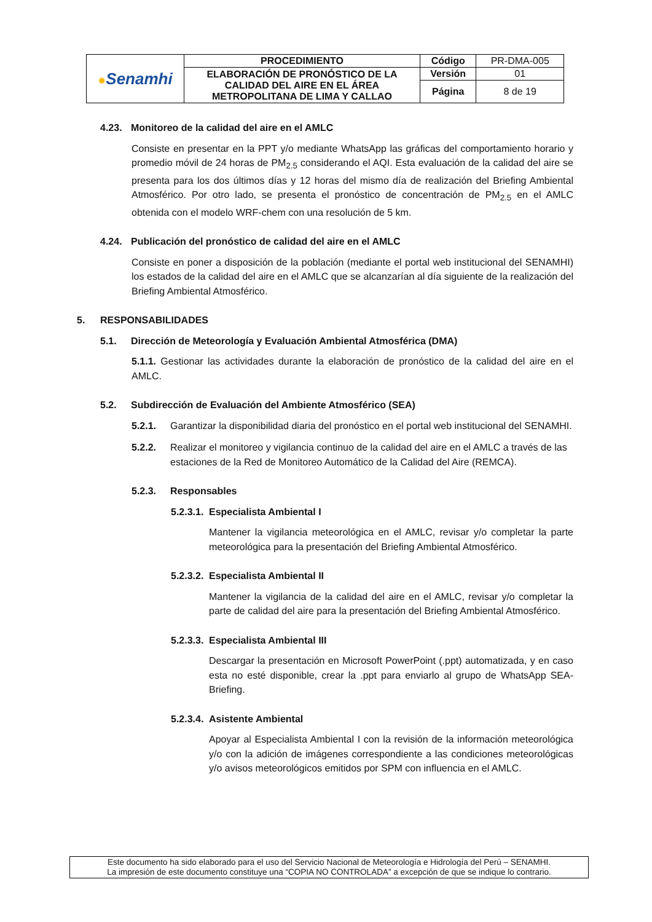| ✹ Senamhi | PROCEDIMIENTO | Código | PR-DMA-005 |
| | ELABORACIÓN DE PRONÓSTICO DE LA CALIDAD DEL AIRE EN EL ÁREA METROPOLITANA DE LIMA Y CALLAO | Versión | 01 |
| | | Página | 8 de 19 |
4.23. Monitoreo de la calidad del aire en el AMLC
Consiste en presentar en la PPT y/o mediante WhatsApp las gráficas del comportamiento horario y promedio móvil de 24 horas de PM<sub>2.5</sub> considerando el AQI. Esta evaluación de la calidad del aire se presenta para los dos últimos días y 12 horas del mismo día de realización del Briefing Ambiental Atmosférico. Por otro lado, se presenta el pronóstico de concentración de PM<sub>2.5</sub> en el AMLC obtenida con el modelo WRF-chem con una resolución de 5 km.
4.24. Publicación del pronóstico de calidad del aire en el AMLC
Consiste en poner a disposición de la población (mediante el portal web institucional del SENAMHI) los estados de la calidad del aire en el AMLC que se alcanzarían al día siguiente de la realización del Briefing Ambiental Atmosférico.
5. RESPONSABILIDADES
5.1. Dirección de Meteorología y Evaluación Ambiental Atmosférica (DMA)
5.1.1. Gestionar las actividades durante la elaboración de pronóstico de la calidad del aire en el AMLC.
5.2. Subdirección de Evaluación del Ambiente Atmosférico (SEA)
5.2.1. Garantizar la disponibilidad diaria del pronóstico en el portal web institucional del SENAMHI.
5.2.2. Realizar el monitoreo y vigilancia continuo de la calidad del aire en el AMLC a través de las estaciones de la Red de Monitoreo Automático de la Calidad del Aire (REMCA).
5.2.3. Responsables
5.2.3.1. Especialista Ambiental I
Mantener la vigilancia meteorológica en el AMLC, revisar y/o completar la parte meteorológica para la presentación del Briefing Ambiental Atmosférico.
5.2.3.2. Especialista Ambiental II
Mantener la vigilancia de la calidad del aire en el AMLC, revisar y/o completar la parte de calidad del aire para la presentación del Briefing Ambiental Atmosférico.
5.2.3.3. Especialista Ambiental III
Descargar la presentación en Microsoft PowerPoint (.ppt) automatizada, y en caso esta no esté disponible, crear la .ppt para enviarlo al grupo de WhatsApp SEA-Briefing.
5.2.3.4. Asistente Ambiental
Apoyar al Especialista Ambiental I con la revisión de la información meteorológica y/o con la adición de imágenes correspondiente a las condiciones meteorológicas y/o avisos meteorológicos emitidos por SPM con influencia en el AMLC.
Este documento ha sido elaborado para el uso del Servicio Nacional de Meteorología e Hidrología del Perú – SENAMHI.
La impresión de este documento constituye una “COPIA NO CONTROLADA” a excepción de que se indique lo contrario.